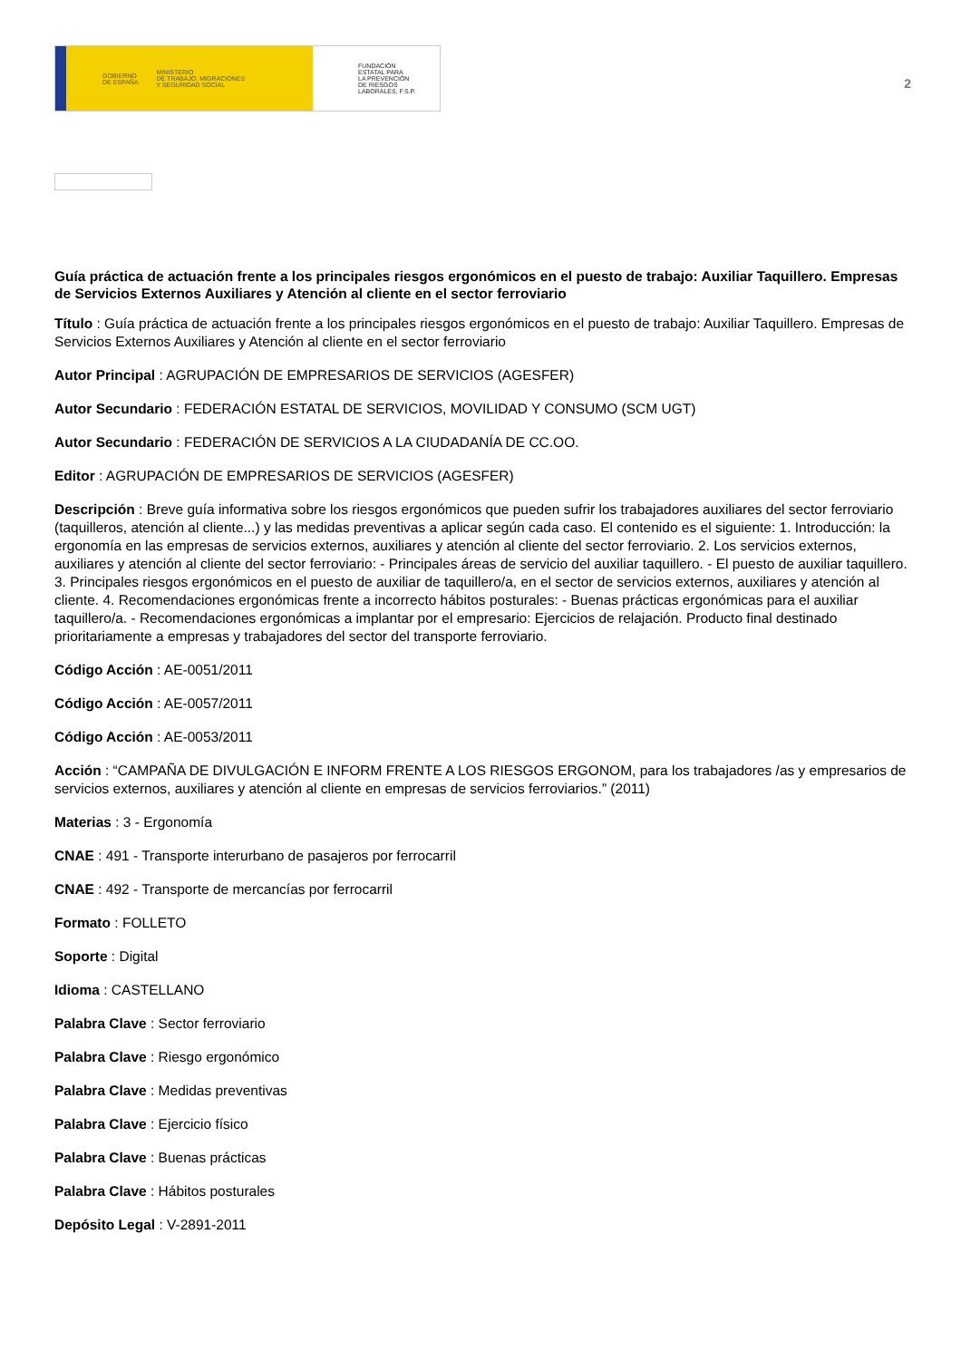GOBIERNO
DE ESPAÑA MINISTERIO
DE TRABAJO, MIGRACIONES
Y SEGURIDAD SOCIAL
FUNDACIÓN
ESTATAL PARA
LA PREVENCIÓN
DE RIESGOS
LABORALES, F.S.P.
2
Guía práctica de actuación frente a los principales riesgos ergonómicos en el puesto de trabajo: Auxiliar Taquillero. Empresas de Servicios Externos Auxiliares y Atención al cliente en el sector ferroviario
Título : Guía práctica de actuación frente a los principales riesgos ergonómicos en el puesto de trabajo: Auxiliar Taquillero. Empresas de Servicios Externos Auxiliares y Atención al cliente en el sector ferroviario
Autor Principal : AGRUPACIÓN DE EMPRESARIOS DE SERVICIOS (AGESFER)
Autor Secundario : FEDERACIÓN ESTATAL DE SERVICIOS, MOVILIDAD Y CONSUMO (SCM UGT)
Autor Secundario : FEDERACIÓN DE SERVICIOS A LA CIUDADANÍA DE CC.OO.
Editor : AGRUPACIÓN DE EMPRESARIOS DE SERVICIOS (AGESFER)
Descripción : Breve guía informativa sobre los riesgos ergonómicos que pueden sufrir los trabajadores auxiliares del sector ferroviario (taquilleros, atención al cliente...) y las medidas preventivas a aplicar según cada caso. El contenido es el siguiente: 1. Introducción: la ergonomía en las empresas de servicios externos, auxiliares y atención al cliente del sector ferroviario. 2. Los servicios externos, auxiliares y atención al cliente del sector ferroviario: - Principales áreas de servicio del auxiliar taquillero. - El puesto de auxiliar taquillero. 3. Principales riesgos ergonómicos en el puesto de auxiliar de taquillero/a, en el sector de servicios externos, auxiliares y atención al cliente. 4. Recomendaciones ergonómicas frente a incorrecto hábitos posturales: - Buenas prácticas ergonómicas para el auxiliar taquillero/a. - Recomendaciones ergonómicas a implantar por el empresario: Ejercicios de relajación. Producto final destinado prioritariamente a empresas y trabajadores del sector del transporte ferroviario.
Código Acción : AE-0051/2011
Código Acción : AE-0057/2011
Código Acción : AE-0053/2011
Acción : “CAMPAÑA DE DIVULGACIÓN E INFORM FRENTE A LOS RIESGOS ERGONOM, para los trabajadores /as y empresarios de servicios externos, auxiliares y atención al cliente en empresas de servicios ferroviarios.” (2011)
Materias : 3 - Ergonomía
CNAE : 491 - Transporte interurbano de pasajeros por ferrocarril
CNAE : 492 - Transporte de mercancías por ferrocarril
Formato : FOLLETO
Soporte : Digital
Idioma : CASTELLANO
Palabra Clave : Sector ferroviario
Palabra Clave : Riesgo ergonómico
Palabra Clave : Medidas preventivas
Palabra Clave : Ejercicio físico
Palabra Clave : Buenas prácticas
Palabra Clave : Hábitos posturales
Depósito Legal : V-2891-2011